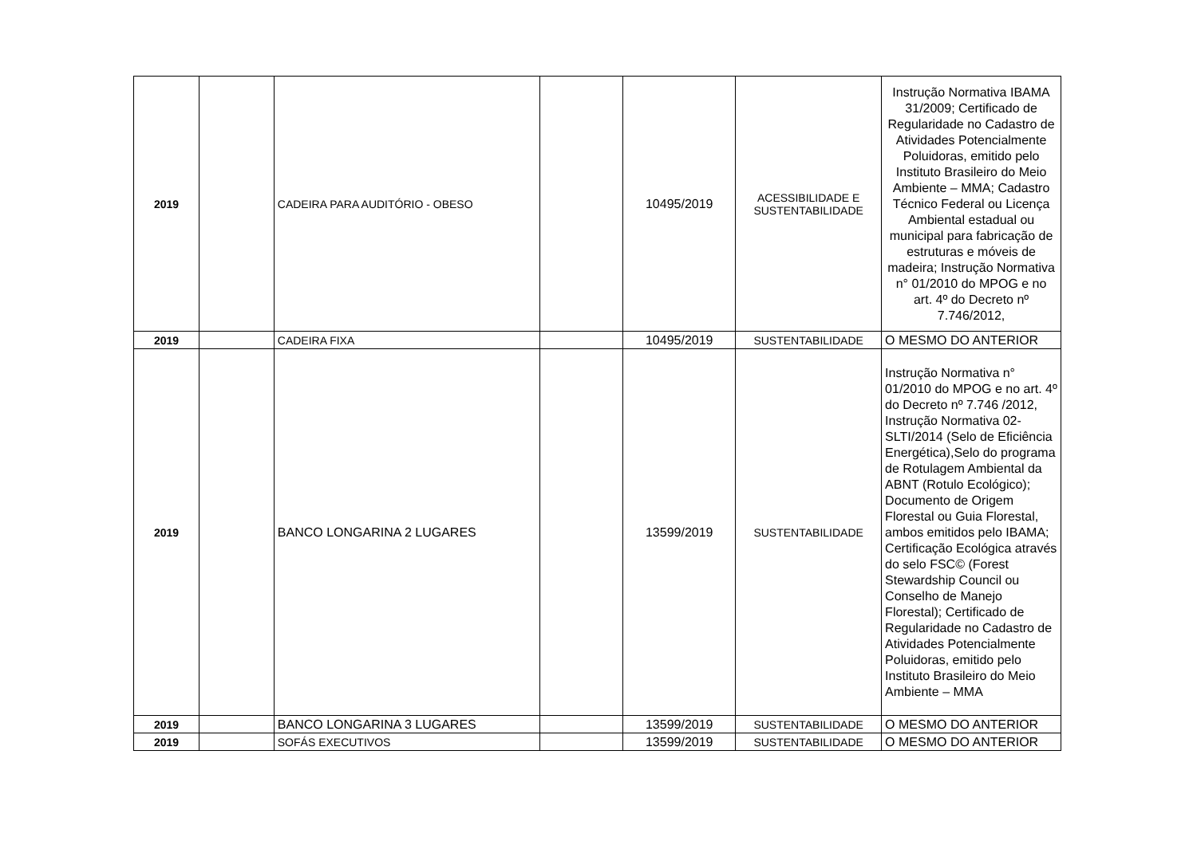| 2019 | | CADEIRA PARA AUDITÓRIO - OBESO | | 10495/2019 | ACESSIBILIDADE E SUSTENTABILIDADE | Instrução Normativa IBAMA 31/2009; Certificado de Regularidade no Cadastro de Atividades Potencialmente Poluidoras, emitido pelo Instituto Brasileiro do Meio Ambiente – MMA; Cadastro Técnico Federal ou Licença Ambiental estadual ou municipal para fabricação de estruturas e móveis de madeira; Instrução Normativa n° 01/2010 do MPOG e no art. 4º do Decreto nº 7.746/2012, |
| 2019 | | CADEIRA FIXA | | 10495/2019 | SUSTENTABILIDADE | O MESMO DO ANTERIOR |
| 2019 | | BANCO LONGARINA 2 LUGARES | | 13599/2019 | SUSTENTABILIDADE | Instrução Normativa n° 01/2010 do MPOG e no art. 4º do Decreto nº 7.746 /2012, Instrução Normativa 02-SLTI/2014 (Selo de Eficiência Energética),Selo do programa de Rotulagem Ambiental da ABNT (Rotulo Ecológico); Documento de Origem Florestal ou Guia Florestal, ambos emitidos pelo IBAMA; Certificação Ecológica através do selo FSC© (Forest Stewardship Council ou Conselho de Manejo Florestal); Certificado de Regularidade no Cadastro de Atividades Potencialmente Poluidoras, emitido pelo Instituto Brasileiro do Meio Ambiente – MMA |
| 2019 | | BANCO LONGARINA 3 LUGARES | | 13599/2019 | SUSTENTABILIDADE | O MESMO DO ANTERIOR |
| 2019 | | SOFÁS EXECUTIVOS | | 13599/2019 | SUSTENTABILIDADE | O MESMO DO ANTERIOR |